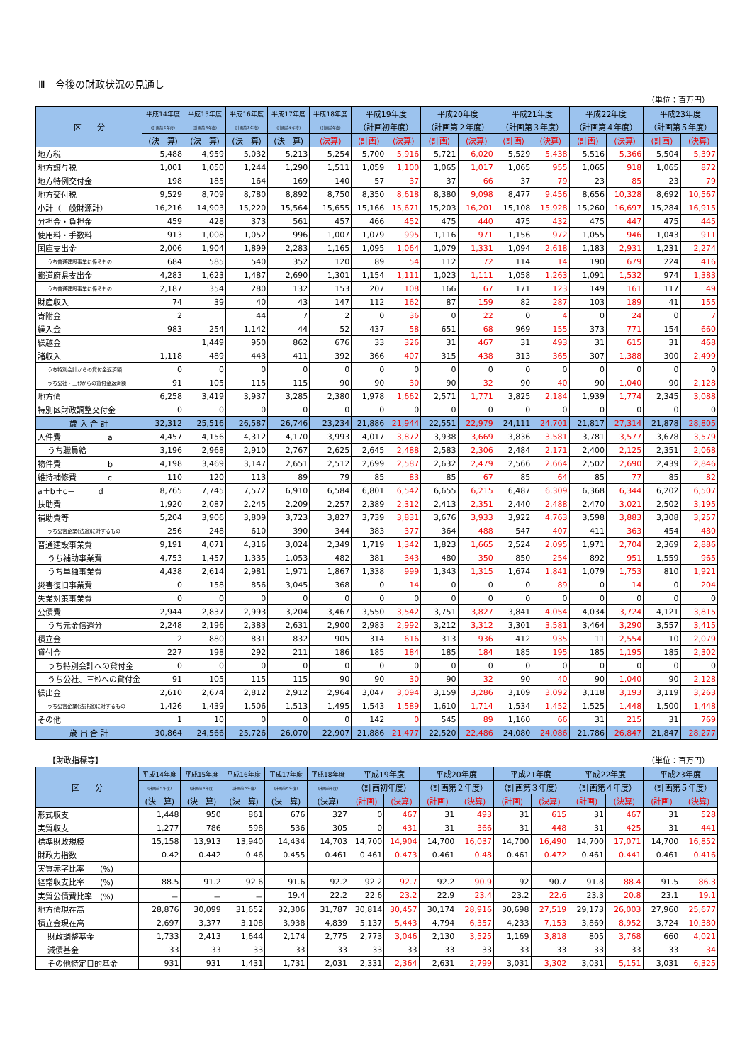Ⅲ　今後の財政状況の見通し
（単位：百万円）
| 区 分 | 平成14年度 | 平成15年度 | 平成16年度 | 平成17年度 | 平成18年度 | 平成19年度 | | 平成20年度 | | 平成21年度 | | 平成22年度 | | 平成23年度 | |
| --- | --- | --- | --- | --- | --- | --- | --- | --- | --- | --- | --- | --- | --- | --- | --- |
| | (計画前５年度) | (計画前４年度) | (計画前３年度) | (計画前々年度) | (計画前年度) | （計画初年度） | | （計画第２年度） | | （計画第３年度） | | （計画第４年度） | | （計画第５年度） | |
| | (決 算) | (決 算) | (決 算) | (決 算) | (決算) | (計画) | (決算) | (計画) | (決算) | (計画) | (決算) | (計画) | (決算) | (計画) | (決算) |
| 地方税 | 5,488 | 4,959 | 5,032 | 5,213 | 5,254 | 5,700 | 5,916 | 5,721 | 6,020 | 5,529 | 5,438 | 5,516 | 5,366 | 5,504 | 5,397 |
| 地方譲与税 | 1,001 | 1,050 | 1,244 | 1,290 | 1,511 | 1,059 | 1,100 | 1,065 | 1,017 | 1,065 | 955 | 1,065 | 918 | 1,065 | 872 |
| 地方特例交付金 | 198 | 185 | 164 | 169 | 140 | 57 | 37 | 37 | 66 | 37 | 79 | 23 | 85 | 23 | 79 |
| 地方交付税 | 9,529 | 8,709 | 8,780 | 8,892 | 8,750 | 8,350 | 8,618 | 8,380 | 9,098 | 8,477 | 9,456 | 8,656 | 10,328 | 8,692 | 10,567 |
| 小計（一般財源計） | 16,216 | 14,903 | 15,220 | 15,564 | 15,655 | 15,166 | 15,671 | 15,203 | 16,201 | 15,108 | 15,928 | 15,260 | 16,697 | 15,284 | 16,915 |
| 分担金・負担金 | 459 | 428 | 373 | 561 | 457 | 466 | 452 | 475 | 440 | 475 | 432 | 475 | 447 | 475 | 445 |
| 使用料・手数料 | 913 | 1,008 | 1,052 | 996 | 1,007 | 1,079 | 995 | 1,116 | 971 | 1,156 | 972 | 1,055 | 946 | 1,043 | 911 |
| 国庫支出金 | 2,006 | 1,904 | 1,899 | 2,283 | 1,165 | 1,095 | 1,064 | 1,079 | 1,331 | 1,094 | 2,618 | 1,183 | 2,931 | 1,231 | 2,274 |
| うち普通建設事業に係るもの | 684 | 585 | 540 | 352 | 120 | 89 | 54 | 112 | 72 | 114 | 14 | 190 | 679 | 224 | 416 |
| 都道府県支出金 | 4,283 | 1,623 | 1,487 | 2,690 | 1,301 | 1,154 | 1,111 | 1,023 | 1,111 | 1,058 | 1,263 | 1,091 | 1,532 | 974 | 1,383 |
| うち普通建設事業に係るもの | 2,187 | 354 | 280 | 132 | 153 | 207 | 108 | 166 | 67 | 171 | 123 | 149 | 161 | 117 | 49 |
| 財産収入 | 74 | 39 | 40 | 43 | 147 | 112 | 162 | 87 | 159 | 82 | 287 | 103 | 189 | 41 | 155 |
| 寄附金 | 2 | | 44 | 7 | 2 | 0 | 36 | 0 | 22 | 0 | 4 | 0 | 24 | 0 | 7 |
| 繰入金 | 983 | 254 | 1,142 | 44 | 52 | 437 | 58 | 651 | 68 | 969 | 155 | 373 | 771 | 154 | 660 |
| 繰越金 | | 1,449 | 950 | 862 | 676 | 33 | 326 | 31 | 467 | 31 | 493 | 31 | 615 | 31 | 468 |
| 諸収入 | 1,118 | 489 | 443 | 411 | 392 | 366 | 407 | 315 | 438 | 313 | 365 | 307 | 1,388 | 300 | 2,499 |
| うち特別会計からの貸付金返済額 | 0 | 0 | 0 | 0 | 0 | 0 | 0 | 0 | 0 | 0 | 0 | 0 | 0 | 0 | 0 |
| うち公社・三ｾｸからの貸付金返済額 | 91 | 105 | 115 | 115 | 90 | 90 | 30 | 90 | 32 | 90 | 40 | 90 | 1,040 | 90 | 2,128 |
| 地方債 | 6,258 | 3,419 | 3,937 | 3,285 | 2,380 | 1,978 | 1,662 | 2,571 | 1,771 | 3,825 | 2,184 | 1,939 | 1,774 | 2,345 | 3,088 |
| 特別区財政調整交付金 | 0 | 0 | 0 | 0 | 0 | 0 | 0 | 0 | 0 | 0 | 0 | 0 | 0 | 0 | 0 |
| 歳 入 合 計 | 32,312 | 25,516 | 26,587 | 26,746 | 23,234 | 21,886 | 21,944 | 22,551 | 22,979 | 24,111 | 24,701 | 21,817 | 27,314 | 21,878 | 28,805 |
| 人件費 a | 4,457 | 4,156 | 4,312 | 4,170 | 3,993 | 4,017 | 3,872 | 3,938 | 3,669 | 3,836 | 3,581 | 3,781 | 3,577 | 3,678 | 3,579 |
| うち職員給 | 3,196 | 2,968 | 2,910 | 2,767 | 2,625 | 2,645 | 2,488 | 2,583 | 2,306 | 2,484 | 2,171 | 2,400 | 2,125 | 2,351 | 2,068 |
| 物件費 b | 4,198 | 3,469 | 3,147 | 2,651 | 2,512 | 2,699 | 2,587 | 2,632 | 2,479 | 2,566 | 2,664 | 2,502 | 2,690 | 2,439 | 2,846 |
| 維持補修費 c | 110 | 120 | 113 | 89 | 79 | 85 | 83 | 85 | 67 | 85 | 64 | 85 | 77 | 85 | 82 |
| a＋b＋c＝ d | 8,765 | 7,745 | 7,572 | 6,910 | 6,584 | 6,801 | 6,542 | 6,655 | 6,215 | 6,487 | 6,309 | 6,368 | 6,344 | 6,202 | 6,507 |
| 扶助費 | 1,920 | 2,087 | 2,245 | 2,209 | 2,257 | 2,389 | 2,312 | 2,413 | 2,351 | 2,440 | 2,488 | 2,470 | 3,021 | 2,502 | 3,195 |
| 補助費等 | 5,204 | 3,906 | 3,809 | 3,723 | 3,827 | 3,739 | 3,831 | 3,676 | 3,933 | 3,922 | 4,763 | 3,598 | 3,883 | 3,308 | 3,257 |
| うち公営企業(法適)に対するもの | 256 | 248 | 610 | 390 | 344 | 383 | 377 | 364 | 488 | 547 | 407 | 411 | 363 | 454 | 480 |
| 普通建設事業費 | 9,191 | 4,071 | 4,316 | 3,024 | 2,349 | 1,719 | 1,342 | 1,823 | 1,665 | 2,524 | 2,095 | 1,971 | 2,704 | 2,369 | 2,886 |
| うち補助事業費 | 4,753 | 1,457 | 1,335 | 1,053 | 482 | 381 | 343 | 480 | 350 | 850 | 254 | 892 | 951 | 1,559 | 965 |
| うち単独事業費 | 4,438 | 2,614 | 2,981 | 1,971 | 1,867 | 1,338 | 999 | 1,343 | 1,315 | 1,674 | 1,841 | 1,079 | 1,753 | 810 | 1,921 |
| 災害復旧事業費 | 0 | 158 | 856 | 3,045 | 368 | 0 | 14 | 0 | 0 | 0 | 89 | 0 | 14 | 0 | 204 |
| 失業対策事業費 | 0 | 0 | 0 | 0 | 0 | 0 | 0 | 0 | 0 | 0 | 0 | 0 | 0 | 0 | 0 |
| 公債費 | 2,944 | 2,837 | 2,993 | 3,204 | 3,467 | 3,550 | 3,542 | 3,751 | 3,827 | 3,841 | 4,054 | 4,034 | 3,724 | 4,121 | 3,815 |
| うち元金償還分 | 2,248 | 2,196 | 2,383 | 2,631 | 2,900 | 2,983 | 2,992 | 3,212 | 3,312 | 3,301 | 3,581 | 3,464 | 3,290 | 3,557 | 3,415 |
| 積立金 | 2 | 880 | 831 | 832 | 905 | 314 | 616 | 313 | 936 | 412 | 935 | 11 | 2,554 | 10 | 2,079 |
| 貸付金 | 227 | 198 | 292 | 211 | 186 | 185 | 184 | 185 | 184 | 185 | 195 | 185 | 1,195 | 185 | 2,302 |
| うち特別会計への貸付金 | 0 | 0 | 0 | 0 | 0 | 0 | 0 | 0 | 0 | 0 | 0 | 0 | 0 | 0 | 0 |
| うち公社、三ｾｸへの貸付金 | 91 | 105 | 115 | 115 | 90 | 90 | 30 | 90 | 32 | 90 | 40 | 90 | 1,040 | 90 | 2,128 |
| 繰出金 | 2,610 | 2,674 | 2,812 | 2,912 | 2,964 | 3,047 | 3,094 | 3,159 | 3,286 | 3,109 | 3,092 | 3,118 | 3,193 | 3,119 | 3,263 |
| うち公営企業(法非適)に対するもの | 1,426 | 1,439 | 1,506 | 1,513 | 1,495 | 1,543 | 1,589 | 1,610 | 1,714 | 1,534 | 1,452 | 1,525 | 1,448 | 1,500 | 1,448 |
| その他 | 1 | 10 | 0 | 0 | 0 | 142 | 0 | 545 | 89 | 1,160 | 66 | 31 | 215 | 31 | 769 |
| 歳 出 合 計 | 30,864 | 24,566 | 25,726 | 26,070 | 22,907 | 21,886 | 21,477 | 22,520 | 22,486 | 24,080 | 24,086 | 21,786 | 26,847 | 21,847 | 28,277 |
【財政指標等】 （単位：百万円）
| 区 分 | 平成14年度 | 平成15年度 | 平成16年度 | 平成17年度 | 平成18年度 | 平成19年度 | | 平成20年度 | | 平成21年度 | | 平成22年度 | | 平成23年度 | |
| --- | --- | --- | --- | --- | --- | --- | --- | --- | --- | --- | --- | --- | --- | --- | --- |
| | (計画前５年度) | (計画前４年度) | (計画前３年度) | (計画前々年度) | (計画前年度) | （計画初年度） | | （計画第２年度） | | （計画第３年度） | | （計画第４年度） | | （計画第５年度） | |
| | (決 算) | (決 算) | (決 算) | (決 算) | (決算) | (計画) | (決算) | (計画) | (決算) | (計画) | (決算) | (計画) | (決算) | (計画) | (決算) |
| 形式収支 | 1,448 | 950 | 861 | 676 | 327 | 0 | 467 | 31 | 493 | 31 | 615 | 31 | 467 | 31 | 528 |
| 実質収支 | 1,277 | 786 | 598 | 536 | 305 | 0 | 431 | 31 | 366 | 31 | 448 | 31 | 425 | 31 | 441 |
| 標準財政規模 | 15,158 | 13,913 | 13,940 | 14,434 | 14,703 | 14,700 | 14,904 | 14,700 | 16,037 | 14,700 | 16,490 | 14,700 | 17,071 | 14,700 | 16,852 |
| 財政力指数 | 0.42 | 0.442 | 0.46 | 0.455 | 0.461 | 0.461 | 0.473 | 0.461 | 0.48 | 0.461 | 0.472 | 0.461 | 0.441 | 0.461 | 0.416 |
| 実質赤字比率 (%) | | | | | | | | | | | | | | | |
| 経常収支比率 (%) | 88.5 | 91.2 | 92.6 | 91.6 | 92.2 | 92.2 | 92.7 | 92.2 | 90.9 | 92 | 90.7 | 91.8 | 88.4 | 91.5 | 86.3 |
| 実質公債費比率 (%) | － | － | － | 19.4 | 22.2 | 22.6 | 23.2 | 22.9 | 23.4 | 23.2 | 22.6 | 23.3 | 20.8 | 23.1 | 19.1 |
| 地方債現在高 | 28,876 | 30,099 | 31,652 | 32,306 | 31,787 | 30,814 | 30,457 | 30,174 | 28,916 | 30,698 | 27,519 | 29,173 | 26,003 | 27,960 | 25,677 |
| 積立金現在高 | 2,697 | 3,377 | 3,108 | 3,938 | 4,839 | 5,137 | 5,443 | 4,794 | 6,357 | 4,233 | 7,153 | 3,869 | 8,952 | 3,724 | 10,380 |
| 財政調整基金 | 1,733 | 2,413 | 1,644 | 2,174 | 2,775 | 2,773 | 3,046 | 2,130 | 3,525 | 1,169 | 3,818 | 805 | 3,768 | 660 | 4,021 |
| 減債基金 | 33 | 33 | 33 | 33 | 33 | 33 | 33 | 33 | 33 | 33 | 33 | 33 | 33 | 33 | 34 |
| その他特定目的基金 | 931 | 931 | 1,431 | 1,731 | 2,031 | 2,331 | 2,364 | 2,631 | 2,799 | 3,031 | 3,302 | 3,031 | 5,151 | 3,031 | 6,325 |